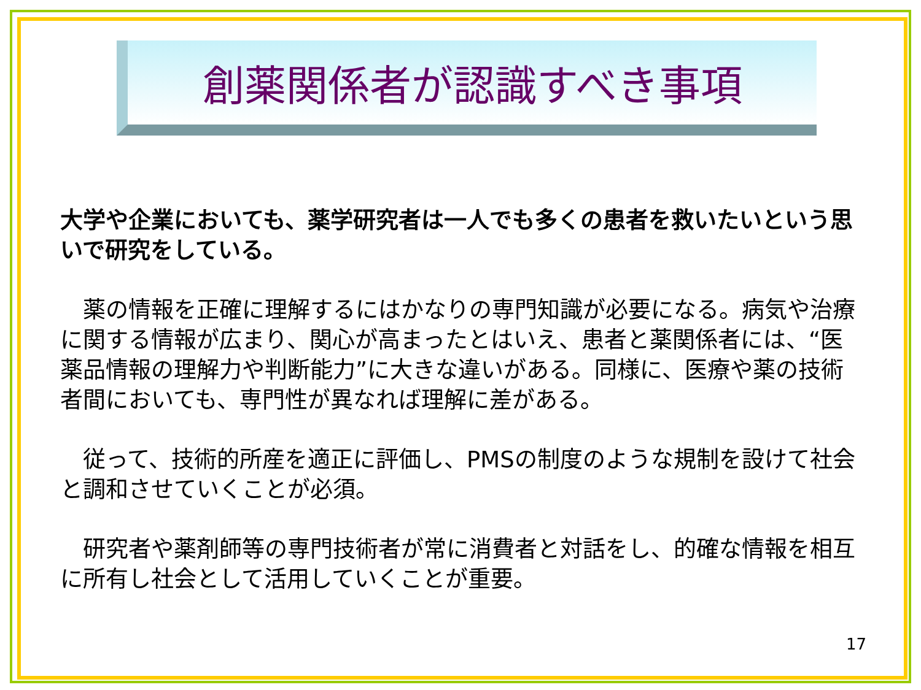創薬関係者が認識すべき事項
大学や企業においても、薬学研究者は一人でも多くの患者を救いたいという思いで研究をしている。
　薬の情報を正確に理解するにはかなりの専門知識が必要になる。病気や治療に関する情報が広まり、関心が高まったとはいえ、患者と薬関係者には、“医薬品情報の理解力や判断能力”に大きな違いがある。同様に、医療や薬の技術者間においても、専門性が異なれば理解に差がある。
　従って、技術的所産を適正に評価し、PMSの制度のような規制を設けて社会と調和させていくことが必須。
　研究者や薬剤師等の専門技術者が常に消費者と対話をし、的確な情報を相互に所有し社会として活用していくことが重要。
17